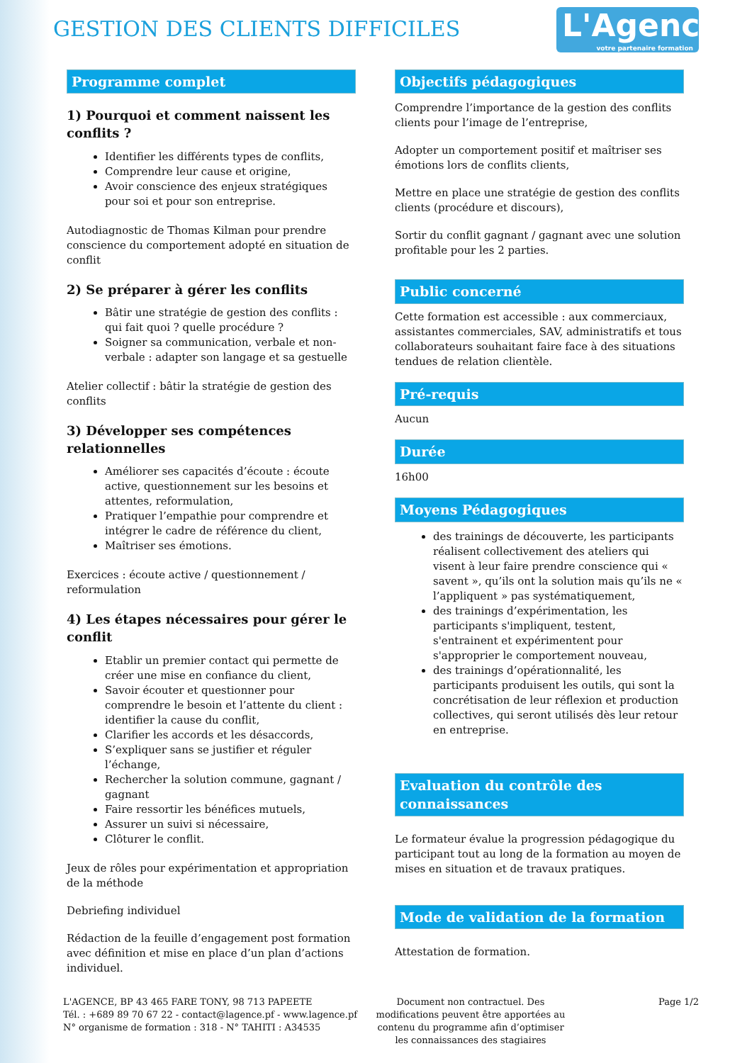GESTION DES CLIENTS DIFFICILES
L'Agence
votre partenaire formation
Programme complet
1) Pourquoi et comment naissent les conflits ?
Identifier les différents types de conflits,
Comprendre leur cause et origine,
Avoir conscience des enjeux stratégiques pour soi et pour son entreprise.
Autodiagnostic de Thomas Kilman pour prendre conscience du comportement adopté en situation de conflit
2) Se préparer à gérer les conflits
Bâtir une stratégie de gestion des conflits : qui fait quoi ? quelle procédure ?
Soigner sa communication, verbale et non-verbale : adapter son langage et sa gestuelle
Atelier collectif : bâtir la stratégie de gestion des conflits
3) Développer ses compétences relationnelles
Améliorer ses capacités d’écoute : écoute active, questionnement sur les besoins et attentes, reformulation,
Pratiquer l’empathie pour comprendre et intégrer le cadre de référence du client,
Maîtriser ses émotions.
Exercices : écoute active / questionnement / reformulation
4) Les étapes nécessaires pour gérer le conflit
Etablir un premier contact qui permette de créer une mise en confiance du client,
Savoir écouter et questionner pour comprendre le besoin et l’attente du client : identifier la cause du conflit,
Clarifier les accords et les désaccords,
S’expliquer sans se justifier et réguler l’échange,
Rechercher la solution commune, gagnant / gagnant
Faire ressortir les bénéfices mutuels,
Assurer un suivi si nécessaire,
Clôturer le conflit.
Jeux de rôles pour expérimentation et appropriation de la méthode
Debriefing individuel
Rédaction de la feuille d’engagement post formation avec définition et mise en place d’un plan d’actions individuel.
Objectifs pédagogiques
Comprendre l’importance de la gestion des conflits clients pour l’image de l’entreprise,
Adopter un comportement positif et maîtriser ses émotions lors de conflits clients,
Mettre en place une stratégie de gestion des conflits clients (procédure et discours),
Sortir du conflit gagnant / gagnant avec une solution profitable pour les 2 parties.
Public concerné
Cette formation est accessible : aux commerciaux, assistantes commerciales, SAV, administratifs et tous collaborateurs souhaitant faire face à des situations tendues de relation clientèle.
Pré-requis
Aucun
Durée
16h00
Moyens Pédagogiques
des trainings de découverte, les participants réalisent collectivement des ateliers qui visent à leur faire prendre conscience qui « savent », qu’ils ont la solution mais qu’ils ne « l’appliquent » pas systématiquement,
des trainings d’expérimentation, les participants s'impliquent, testent, s'entrainent et expérimentent pour s'approprier le comportement nouveau,
des trainings d’opérationnalité, les participants produisent les outils, qui sont la concrétisation de leur réflexion et production collectives, qui seront utilisés dès leur retour en entreprise.
Evaluation du contrôle des connaissances
Le formateur évalue la progression pédagogique du participant tout au long de la formation au moyen de mises en situation et de travaux pratiques.
Mode de validation de la formation
Attestation de formation.
L'AGENCE, BP 43 465 FARE TONY, 98 713 PAPEETE
Tél. : +689 89 70 67 22 - contact@lagence.pf - www.lagence.pf
N° organisme de formation : 318 - N° TAHITI : A34535
Document non contractuel. Des modifications peuvent être apportées au contenu du programme afin d’optimiser les connaissances des stagiaires
Page 1/2